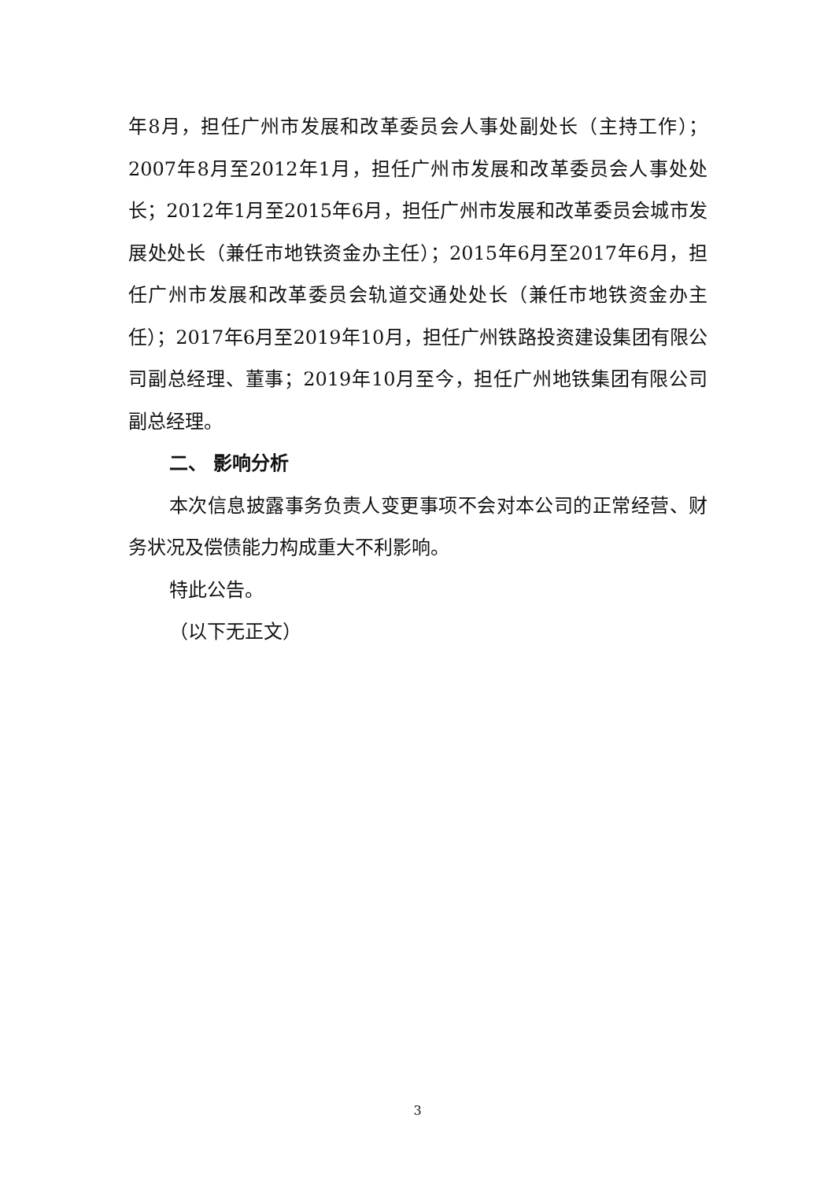年8月，担任广州市发展和改革委员会人事处副处长（主持工作）；2007年8月至2012年1月，担任广州市发展和改革委员会人事处处长；2012年1月至2015年6月，担任广州市发展和改革委员会城市发展处处长（兼任市地铁资金办主任）；2015年6月至2017年6月，担任广州市发展和改革委员会轨道交通处处长（兼任市地铁资金办主任）；2017年6月至2019年10月，担任广州铁路投资建设集团有限公司副总经理、董事；2019年10月至今，担任广州地铁集团有限公司副总经理。
二、 影响分析
本次信息披露事务负责人变更事项不会对本公司的正常经营、财务状况及偿债能力构成重大不利影响。
特此公告。
（以下无正文）
3